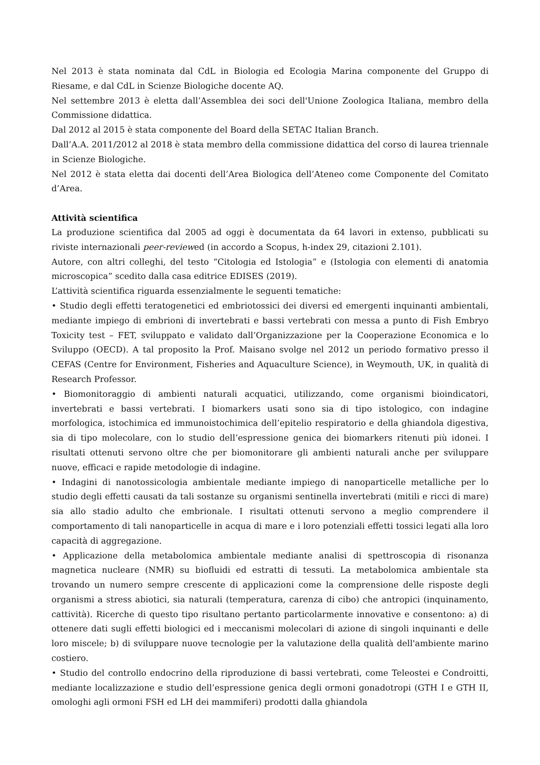Nel 2013 è stata nominata dal CdL in Biologia ed Ecologia Marina componente del Gruppo di Riesame, e dal CdL in Scienze Biologiche docente AQ.
Nel settembre 2013 è eletta dall’Assemblea dei soci dell'Unione Zoologica Italiana, membro della Commissione didattica.
Dal 2012 al 2015 è stata componente del Board della SETAC Italian Branch.
Dall’A.A. 2011/2012 al 2018 è stata membro della commissione didattica del corso di laurea triennale in Scienze Biologiche.
Nel 2012 è stata eletta dai docenti dell’Area Biologica dell’Ateneo come Componente del Comitato d’Area.
Attività scientifica
La produzione scientifica dal 2005 ad oggi è documentata da 64 lavori in extenso, pubblicati su riviste internazionali peer-reviewed (in accordo a Scopus, h-index 29, citazioni 2.101).
Autore, con altri colleghi, del testo “Citologia ed Istologia” e (Istologia con elementi di anatomia microscopica” scedito dalla casa editrice EDISES (2019).
L’attività scientifica riguarda essenzialmente le seguenti tematiche:
• Studio degli effetti teratogenetici ed embriotossici dei diversi ed emergenti inquinanti ambientali, mediante impiego di embrioni di invertebrati e bassi vertebrati con messa a punto di Fish Embryo Toxicity test – FET, sviluppato e validato dall’Organizzazione per la Cooperazione Economica e lo Sviluppo (OECD). A tal proposito la Prof. Maisano svolge nel 2012 un periodo formativo presso il CEFAS (Centre for Environment, Fisheries and Aquaculture Science), in Weymouth, UK, in qualità di Research Professor.
• Biomonitoraggio di ambienti naturali acquatici, utilizzando, come organismi bioindicatori, invertebrati e bassi vertebrati. I biomarkers usati sono sia di tipo istologico, con indagine morfologica, istochimica ed immunoistochimica dell’epitelio respiratorio e della ghiandola digestiva, sia di tipo molecolare, con lo studio dell’espressione genica dei biomarkers ritenuti più idonei. I risultati ottenuti servono oltre che per biomonitorare gli ambienti naturali anche per sviluppare nuove, efficaci e rapide metodologie di indagine.
• Indagini di nanotossicologia ambientale mediante impiego di nanoparticelle metalliche per lo studio degli effetti causati da tali sostanze su organismi sentinella invertebrati (mitili e ricci di mare) sia allo stadio adulto che embrionale. I risultati ottenuti servono a meglio comprendere il comportamento di tali nanoparticelle in acqua di mare e i loro potenziali effetti tossici legati alla loro capacità di aggregazione.
• Applicazione della metabolomica ambientale mediante analisi di spettroscopia di risonanza magnetica nucleare (NMR) su biofluidi ed estratti di tessuti. La metabolomica ambientale sta trovando un numero sempre crescente di applicazioni come la comprensione delle risposte degli organismi a stress abiotici, sia naturali (temperatura, carenza di cibo) che antropici (inquinamento, cattività). Ricerche di questo tipo risultano pertanto particolarmente innovative e consentono: a) di ottenere dati sugli effetti biologici ed i meccanismi molecolari di azione di singoli inquinanti e delle loro miscele; b) di sviluppare nuove tecnologie per la valutazione della qualità dell'ambiente marino costiero.
• Studio del controllo endocrino della riproduzione di bassi vertebrati, come Teleostei e Condroitti, mediante localizzazione e studio dell’espressione genica degli ormoni gonadotropi (GTH I e GTH II, omologhi agli ormoni FSH ed LH dei mammiferi) prodotti dalla ghiandola